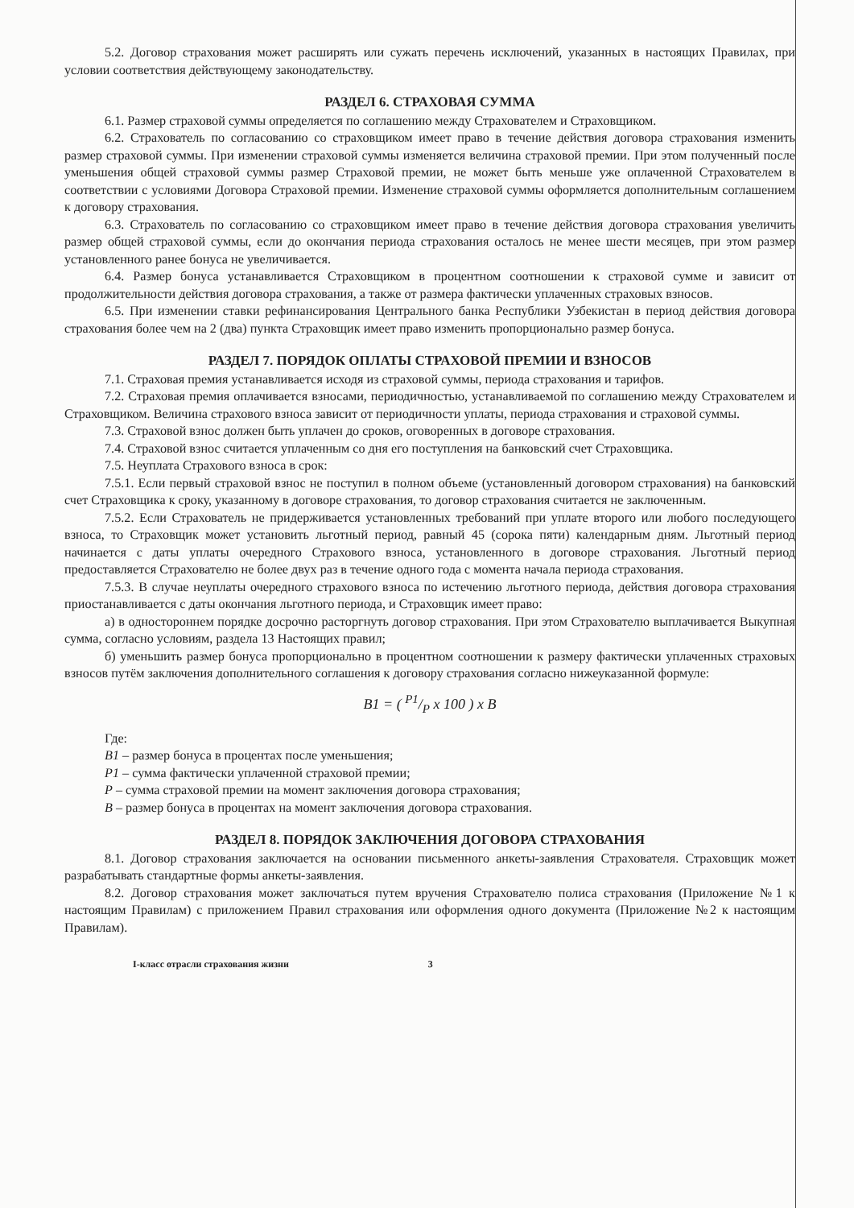5.2. Договор страхования может расширять или сужать перечень исключений, указанных в настоящих Правилах, при условии соответствия действующему законодательству.
РАЗДЕЛ 6. СТРАХОВАЯ СУММА
6.1. Размер страховой суммы определяется по соглашению между Страхователем и Страховщиком.
6.2. Страхователь по согласованию со страховщиком имеет право в течение действия договора страхования изменить размер страховой суммы. При изменении страховой суммы изменяется величина страховой премии. При этом полученный после уменьшения общей страховой суммы размер Страховой премии, не может быть меньше уже оплаченной Страхователем в соответствии с условиями Договора Страховой премии. Изменение страховой суммы оформляется дополнительным соглашением к договору страхования.
6.3. Страхователь по согласованию со страховщиком имеет право в течение действия договора страхования увеличить размер общей страховой суммы, если до окончания периода страхования осталось не менее шести месяцев, при этом размер установленного ранее бонуса не увеличивается.
6.4. Размер бонуса устанавливается Страховщиком в процентном соотношении к страховой сумме и зависит от продолжительности действия договора страхования, а также от размера фактически уплаченных страховых взносов.
6.5. При изменении ставки рефинансирования Центрального банка Республики Узбекистан в период действия договора страхования более чем на 2 (два) пункта Страховщик имеет право изменить пропорционально размер бонуса.
РАЗДЕЛ 7. ПОРЯДОК ОПЛАТЫ СТРАХОВОЙ ПРЕМИИ И ВЗНОСОВ
7.1. Страховая премия устанавливается исходя из страховой суммы, периода страхования и тарифов.
7.2. Страховая премия оплачивается взносами, периодичностью, устанавливаемой по соглашению между Страхователем и Страховщиком. Величина страхового взноса зависит от периодичности уплаты, периода страхования и страховой суммы.
7.3. Страховой взнос должен быть уплачен до сроков, оговоренных в договоре страхования.
7.4. Страховой взнос считается уплаченным со дня его поступления на банковский счет Страховщика.
7.5. Неуплата Страхового взноса в срок:
7.5.1. Если первый страховой взнос не поступил в полном объеме (установленный договором страхования) на банковский счет Страховщика к сроку, указанному в договоре страхования, то договор страхования считается не заключенным.
7.5.2. Если Страхователь не придерживается установленных требований при уплате второго или любого последующего взноса, то Страховщик может установить льготный период, равный 45 (сорока пяти) календарным дням. Льготный период начинается с даты уплаты очередного Страхового взноса, установленного в договоре страхования. Льготный период предоставляется Страхователю не более двух раз в течение одного года с момента начала периода страхования.
7.5.3. В случае неуплаты очередного страхового взноса по истечению льготного периода, действия договора страхования приостанавливается с даты окончания льготного периода, и Страховщик имеет право:
а) в одностороннем порядке досрочно расторгнуть договор страхования. При этом Страхователю выплачивается Выкупная сумма, согласно условиям, раздела 13 Настоящих правил;
б) уменьшить размер бонуса пропорционально в процентном соотношении к размеру фактически уплаченных страховых взносов путём заключения дополнительного соглашения к договору страхования согласно нижеуказанной формуле:
B1 = ( P1/P x 100 ) x B
Где:
B1 – размер бонуса в процентах после уменьшения;
P1 – сумма фактически уплаченной страховой премии;
P – сумма страховой премии на момент заключения договора страхования;
B – размер бонуса в процентах на момент заключения договора страхования.
РАЗДЕЛ 8. ПОРЯДОК ЗАКЛЮЧЕНИЯ ДОГОВОРА СТРАХОВАНИЯ
8.1. Договор страхования заключается на основании письменного анкеты-заявления Страхователя. Страховщик может разрабатывать стандартные формы анкеты-заявления.
8.2. Договор страхования может заключаться путем вручения Страхователю полиса страхования (Приложение №1 к настоящим Правилам) с приложением Правил страхования или оформления одного документа (Приложение №2 к настоящим Правилам).
I-класс отрасли страхования жизни 3